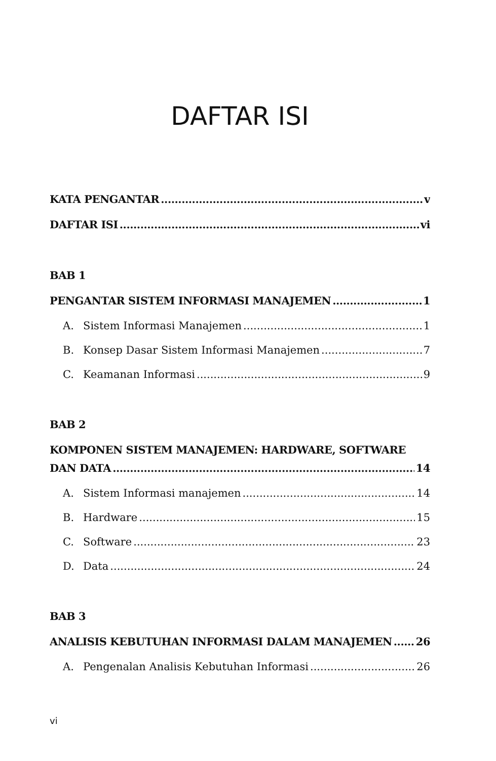DAFTAR ISI
KATA PENGANTAR v
DAFTAR ISI vi
BAB 1
PENGANTAR SISTEM INFORMASI MANAJEMEN 1
A. Sistem Informasi Manajemen 1
B. Konsep Dasar Sistem Informasi Manajemen 7
C. Keamanan Informasi 9
BAB 2
KOMPONEN SISTEM MANAJEMEN: HARDWARE, SOFTWARE
DAN DATA 14
A. Sistem Informasi manajemen 14
B. Hardware 15
C. Software 23
D. Data 24
BAB 3
ANALISIS KEBUTUHAN INFORMASI DALAM MANAJEMEN 26
A. Pengenalan Analisis Kebutuhan Informasi 26
vi